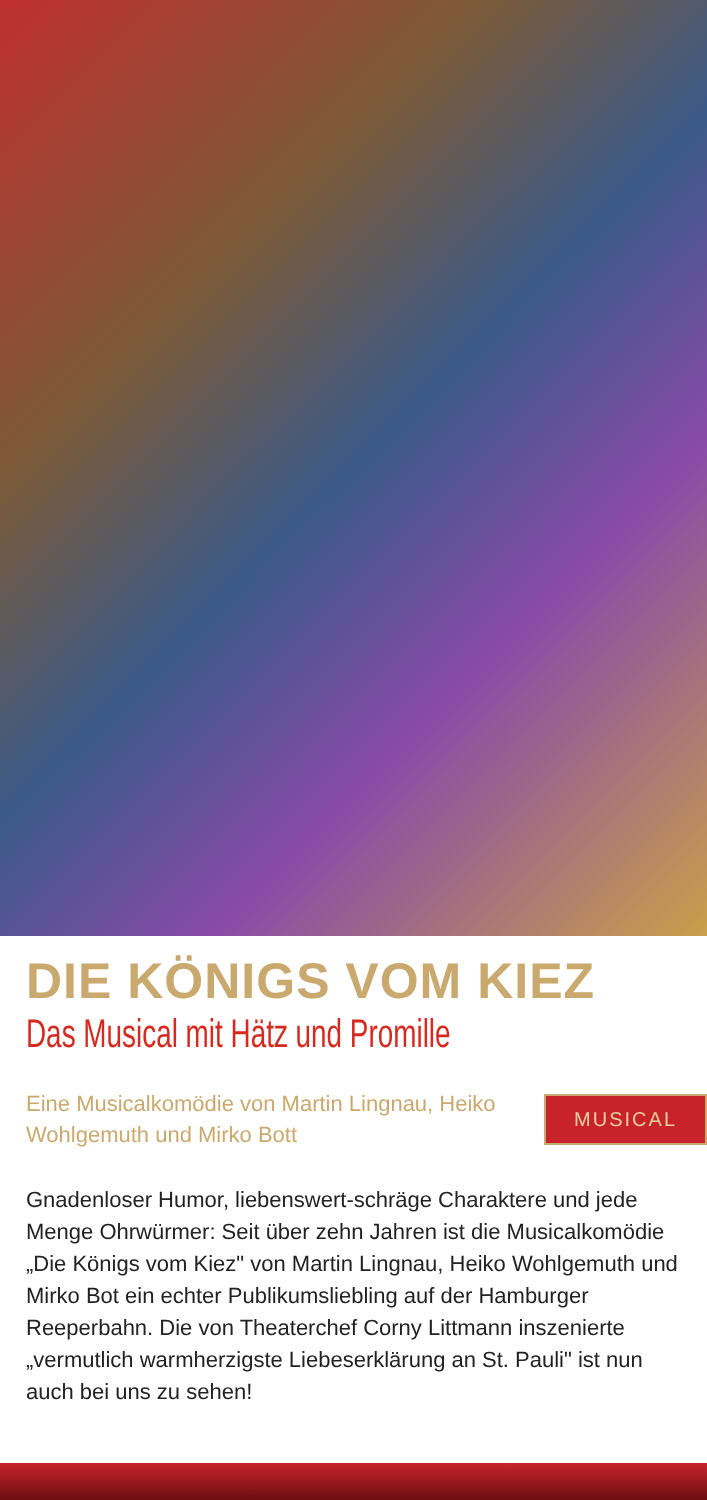DIE KÖNIGS VOM KIEZ
Das Musical mit Hätz und Promille
Eine Musicalkomödie von Martin Lingnau, Heiko Wohlgemuth und Mirko Bott
MUSICAL
Gnadenloser Humor, liebenswert-schräge Charaktere und jede Menge Ohrwürmer: Seit über zehn Jahren ist die Musicalkomödie „Die Königs vom Kiez" von Martin Lingnau, Heiko Wohlgemuth und Mirko Bot ein echter Publikumsliebling auf der Hamburger Reeperbahn. Die von Theaterchef Corny Littmann inszenierte „vermutlich warmherzigste Liebeserklärung an St. Pauli" ist nun auch bei uns zu sehen!